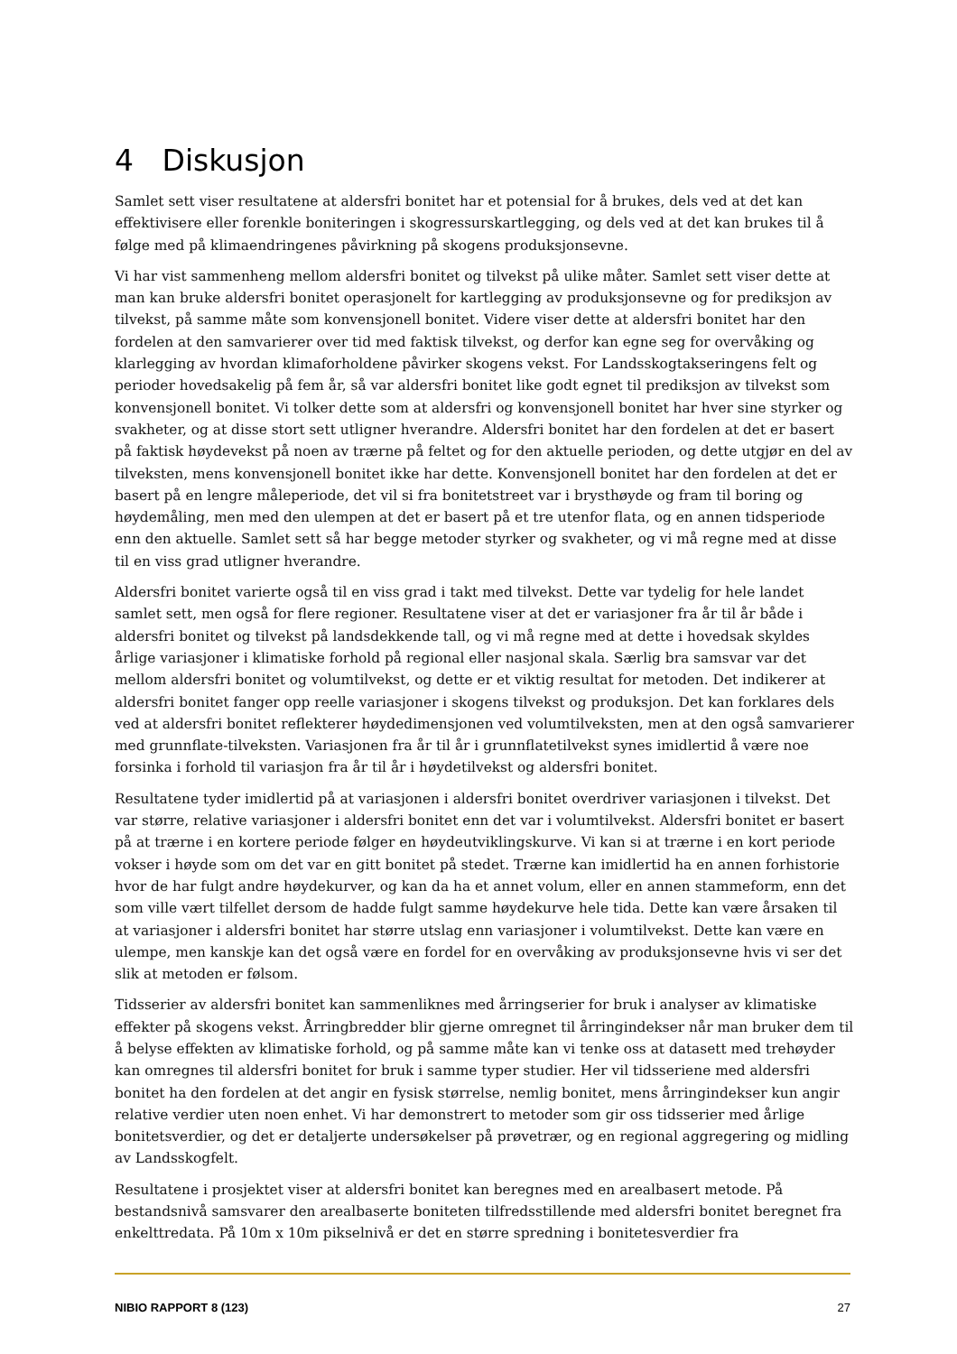4 Diskusjon
Samlet sett viser resultatene at aldersfri bonitet har et potensial for å brukes, dels ved at det kan effektivisere eller forenkle boniteringen i skogressurskartlegging, og dels ved at det kan brukes til å følge med på klimaendringenes påvirkning på skogens produksjonsevne.
Vi har vist sammenheng mellom aldersfri bonitet og tilvekst på ulike måter. Samlet sett viser dette at man kan bruke aldersfri bonitet operasjonelt for kartlegging av produksjonsevne og for prediksjon av tilvekst, på samme måte som konvensjonell bonitet. Videre viser dette at aldersfri bonitet har den fordelen at den samvarierer over tid med faktisk tilvekst, og derfor kan egne seg for overvåking og klarlegging av hvordan klimaforholdene påvirker skogens vekst. For Landsskogtakseringens felt og perioder hovedsakelig på fem år, så var aldersfri bonitet like godt egnet til prediksjon av tilvekst som konvensjonell bonitet. Vi tolker dette som at aldersfri og konvensjonell bonitet har hver sine styrker og svakheter, og at disse stort sett utligner hverandre. Aldersfri bonitet har den fordelen at det er basert på faktisk høydevekst på noen av trærne på feltet og for den aktuelle perioden, og dette utgjør en del av tilveksten, mens konvensjonell bonitet ikke har dette. Konvensjonell bonitet har den fordelen at det er basert på en lengre måleperiode, det vil si fra bonitetstreet var i brysthøyde og fram til boring og høydemåling, men med den ulempen at det er basert på et tre utenfor flata, og en annen tidsperiode enn den aktuelle. Samlet sett så har begge metoder styrker og svakheter, og vi må regne med at disse til en viss grad utligner hverandre.
Aldersfri bonitet varierte også til en viss grad i takt med tilvekst. Dette var tydelig for hele landet samlet sett, men også for flere regioner. Resultatene viser at det er variasjoner fra år til år både i aldersfri bonitet og tilvekst på landsdekkende tall, og vi må regne med at dette i hovedsak skyldes årlige variasjoner i klimatiske forhold på regional eller nasjonal skala. Særlig bra samsvar var det mellom aldersfri bonitet og volumtilvekst, og dette er et viktig resultat for metoden. Det indikerer at aldersfri bonitet fanger opp reelle variasjoner i skogens tilvekst og produksjon. Det kan forklares dels ved at aldersfri bonitet reflekterer høydedimensjonen ved volumtilveksten, men at den også samvarierer med grunnflate-tilveksten. Variasjonen fra år til år i grunnflatetilvekst synes imidlertid å være noe forsinka i forhold til variasjon fra år til år i høydetilvekst og aldersfri bonitet.
Resultatene tyder imidlertid på at variasjonen i aldersfri bonitet overdriver variasjonen i tilvekst. Det var større, relative variasjoner i aldersfri bonitet enn det var i volumtilvekst. Aldersfri bonitet er basert på at trærne i en kortere periode følger en høydeutviklingskurve. Vi kan si at trærne i en kort periode vokser i høyde som om det var en gitt bonitet på stedet. Trærne kan imidlertid ha en annen forhistorie hvor de har fulgt andre høydekurver, og kan da ha et annet volum, eller en annen stammeform, enn det som ville vært tilfellet dersom de hadde fulgt samme høydekurve hele tida. Dette kan være årsaken til at variasjoner i aldersfri bonitet har større utslag enn variasjoner i volumtilvekst. Dette kan være en ulempe, men kanskje kan det også være en fordel for en overvåking av produksjonsevne hvis vi ser det slik at metoden er følsom.
Tidsserier av aldersfri bonitet kan sammenliknes med årringserier for bruk i analyser av klimatiske effekter på skogens vekst. Årringbredder blir gjerne omregnet til årringindekser når man bruker dem til å belyse effekten av klimatiske forhold, og på samme måte kan vi tenke oss at datasett med trehøyder kan omregnes til aldersfri bonitet for bruk i samme typer studier. Her vil tidsseriene med aldersfri bonitet ha den fordelen at det angir en fysisk størrelse, nemlig bonitet, mens årringindekser kun angir relative verdier uten noen enhet. Vi har demonstrert to metoder som gir oss tidsserier med årlige bonitetsverdier, og det er detaljerte undersøkelser på prøvetrær, og en regional aggregering og midling av Landsskogfelt.
Resultatene i prosjektet viser at aldersfri bonitet kan beregnes med en arealbasert metode. På bestandsnivå samsvarer den arealbaserte boniteten tilfredsstillende med aldersfri bonitet beregnet fra enkelttredata. På 10m x 10m pikselnivå er det en større spredning i bonitetesverdier fra
NIBIO RAPPORT 8 (123) 27